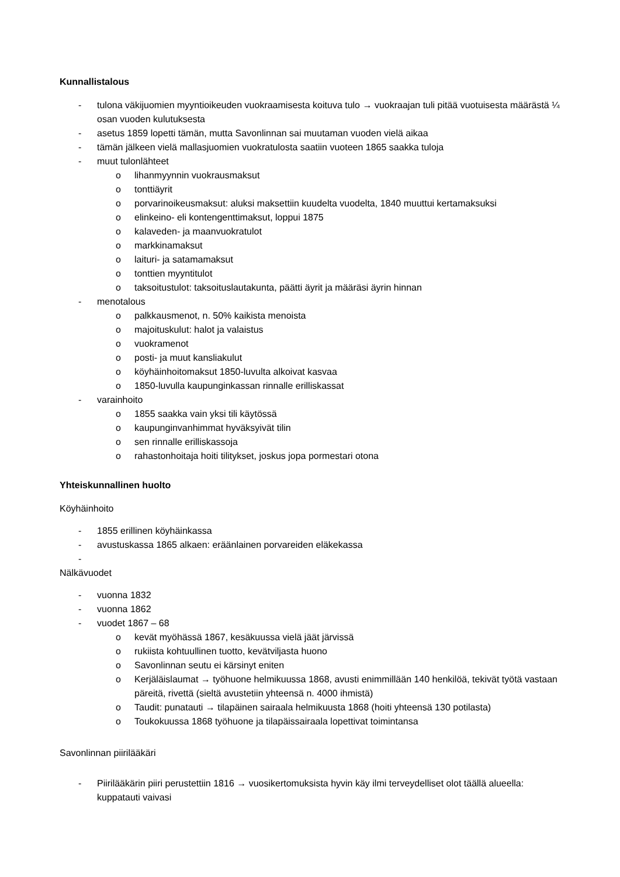Kunnallistalous
- tulona väkijuomien myyntioikeuden vuokraamisesta koituva tulo → vuokraajan tuli pitää vuotuisesta määrästä ¼ osan vuoden kulutuksesta
- asetus 1859 lopetti tämän, mutta Savonlinnan sai muutaman vuoden vielä aikaa
- tämän jälkeen vielä mallasjuomien vuokratulosta saatiin vuoteen 1865 saakka tuloja
- muut tulonlähteet
o lihanmyynnin vuokrausmaksut
o tonttiäyrit
o porvarinoikeusmaksut: aluksi maksettiin kuudelta vuodelta, 1840 muuttui kertamaksuksi
o elinkeino- eli kontengenttimaksut, loppui 1875
o kalaveden- ja maanvuokratulot
o markkinamaksut
o laituri- ja satamamaksut
o tonttien myyntitulot
o taksoitustulot: taksoituslautakunta, päätti äyrit ja määräsi äyrin hinnan
- menotalous
o palkkausmenot, n. 50% kaikista menoista
o majoituskulut: halot ja valaistus
o vuokramenot
o posti- ja muut kansliakulut
o köyhäinhoitomaksut 1850-luvulta alkoivat kasvaa
o 1850-luvulla kaupunginkassan rinnalle erilliskassat
- varainhoito
o 1855 saakka vain yksi tili käytössä
o kaupunginvanhimmat hyväksyivät tilin
o sen rinnalle erilliskassoja
o rahastonhoitaja hoiti tilitykset, joskus jopa pormestari otona
Yhteiskunnallinen huolto
Köyhäinhoito
- 1855 erillinen köyhäinkassa
- avustuskassa 1865 alkaen: eräänlainen porvareiden eläkekassa
-
Nälkävuodet
- vuonna 1832
- vuonna 1862
- vuodet 1867 – 68
o kevät myöhässä 1867, kesäkuussa vielä jäät järvissä
o rukiista kohtuullinen tuotto, kevätviljasta huono
o Savonlinnan seutu ei kärsinyt eniten
o Kerjäläislaumat → työhuone helmikuussa 1868, avusti enimmillään 140 henkilöä, tekivät työtä vastaan päreitä, rivettä (sieltä avustetiin yhteensä n. 4000 ihmistä)
o Taudit: punatauti → tilapäinen sairaala helmikuusta 1868 (hoiti yhteensä 130 potilasta)
o Toukokuussa 1868 työhuone ja tilapäissairaala lopettivat toimintansa
Savonlinnan piirilääkäri
- Piirilääkärin piiri perustettiin 1816 → vuosikertomuksista hyvin käy ilmi terveydelliset olot täällä alueella: kuppatauti vaivasi